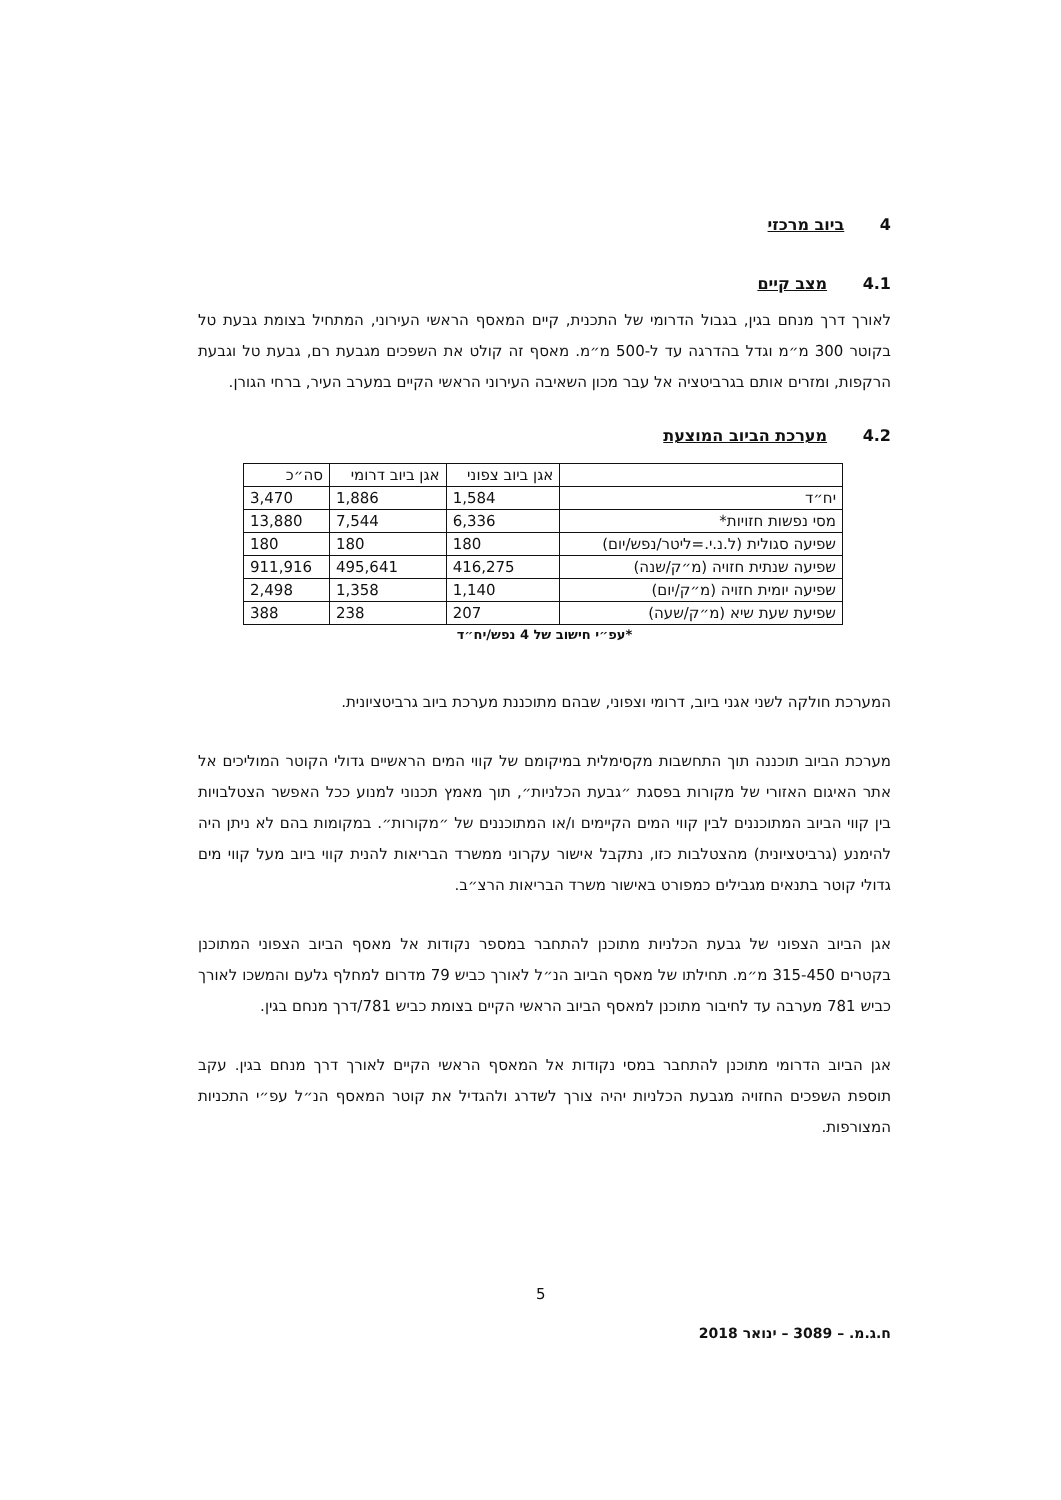4 ביוב מרכזי
4.1 מצב קיים
לאורך דרך מנחם בגין, בגבול הדרומי של התכנית, קיים המאסף הראשי העירוני, המתחיל בצומת גבעת טל בקוטר 300 מ״מ וגדל בהדרגה עד ל-500 מ״מ. מאסף זה קולט את השפכים מגבעת רם, גבעת טל וגבעת הרקפות, ומזרים אותם בגרביטציה אל עבר מכון השאיבה העירוני הראשי הקיים במערב העיר, ברחי הגורן.
4.2 מערכת הביוב המוצעת
| | אגן ביוב צפוני | אגן ביוב דרומי | סה״כ |
| --- | --- | --- | --- |
| יח״ד | 1,584 | 1,886 | 3,470 |
| מסי נפשות חזויות* | 6,336 | 7,544 | 13,880 |
| שפיעה סגולית (ל.נ.י.=ליטר/נפש/יום) | 180 | 180 | 180 |
| שפיעה שנתית חזויה (מ״ק/שנה) | 416,275 | 495,641 | 911,916 |
| שפיעה יומית חזויה (מ״ק/יום) | 1,140 | 1,358 | 2,498 |
| שפיעת שעת שיא (מ״ק/שעה) | 207 | 238 | 388 |
*עפ״י חישוב של 4 נפש/יח״ד
המערכת חולקה לשני אגני ביוב, דרומי וצפוני, שבהם מתוכננת מערכת ביוב גרביטציונית.
מערכת הביוב תוכננה תוך התחשבות מקסימלית במיקומם של קווי המים הראשיים גדולי הקוטר המוליכים אל אתר האיגום האזורי של מקורות בפסגת ״גבעת הכלניות״, תוך מאמץ תכנוני למנוע ככל האפשר הצטלבויות בין קווי הביוב המתוכננים לבין קווי המים הקיימים ו/או המתוכננים של ״מקורות״. במקומות בהם לא ניתן היה להימנע (גרביטציונית) מהצטלבות כזו, נתקבל אישור עקרוני ממשרד הבריאות להנית קווי ביוב מעל קווי מים גדולי קוטר בתנאים מגבילים כמפורט באישור משרד הבריאות הרצ״ב.
אגן הביוב הצפוני של גבעת הכלניות מתוכנן להתחבר במספר נקודות אל מאסף הביוב הצפוני המתוכנן בקטרים 315-450 מ״מ. תחילתו של מאסף הביוב הנ״ל לאורך כביש 79 מדרום למחלף גלעם והמשכו לאורך כביש 781 מערבה עד לחיבור מתוכנן למאסף הביוב הראשי הקיים בצומת כביש 781/דרך מנחם בגין.
אגן הביוב הדרומי מתוכנן להתחבר במסי נקודות אל המאסף הראשי הקיים לאורך דרך מנחם בגין. עקב תוספת השפכים החזויה מגבעת הכלניות יהיה צורך לשדרג ולהגדיל את קוטר המאסף הנ״ל עפ״י התכניות המצורפות.
5
ח.ג.מ. – 3089 – ינואר 2018